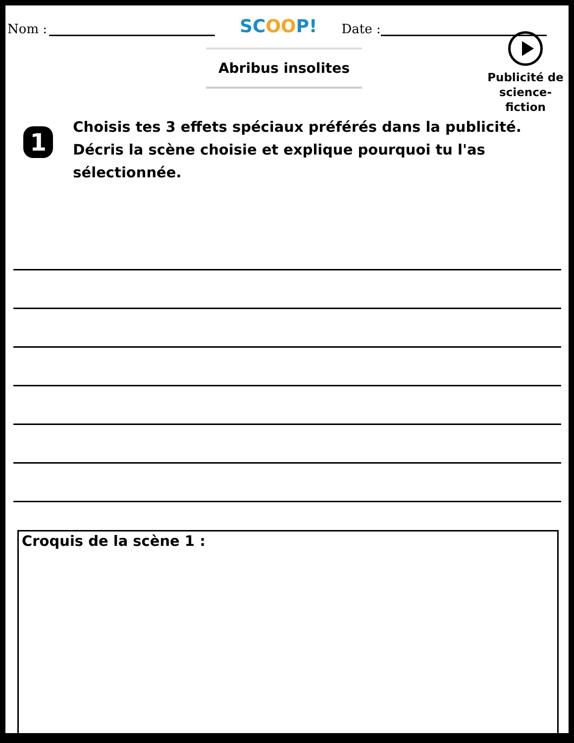Nom : SCOOP! Date :
Abribus insolites
Publicité de science-fiction
1
Choisis tes 3 effets spéciaux préférés dans la publicité.
Décris la scène choisie et explique pourquoi tu l'as sélectionnée.
Croquis de la scène 1 :